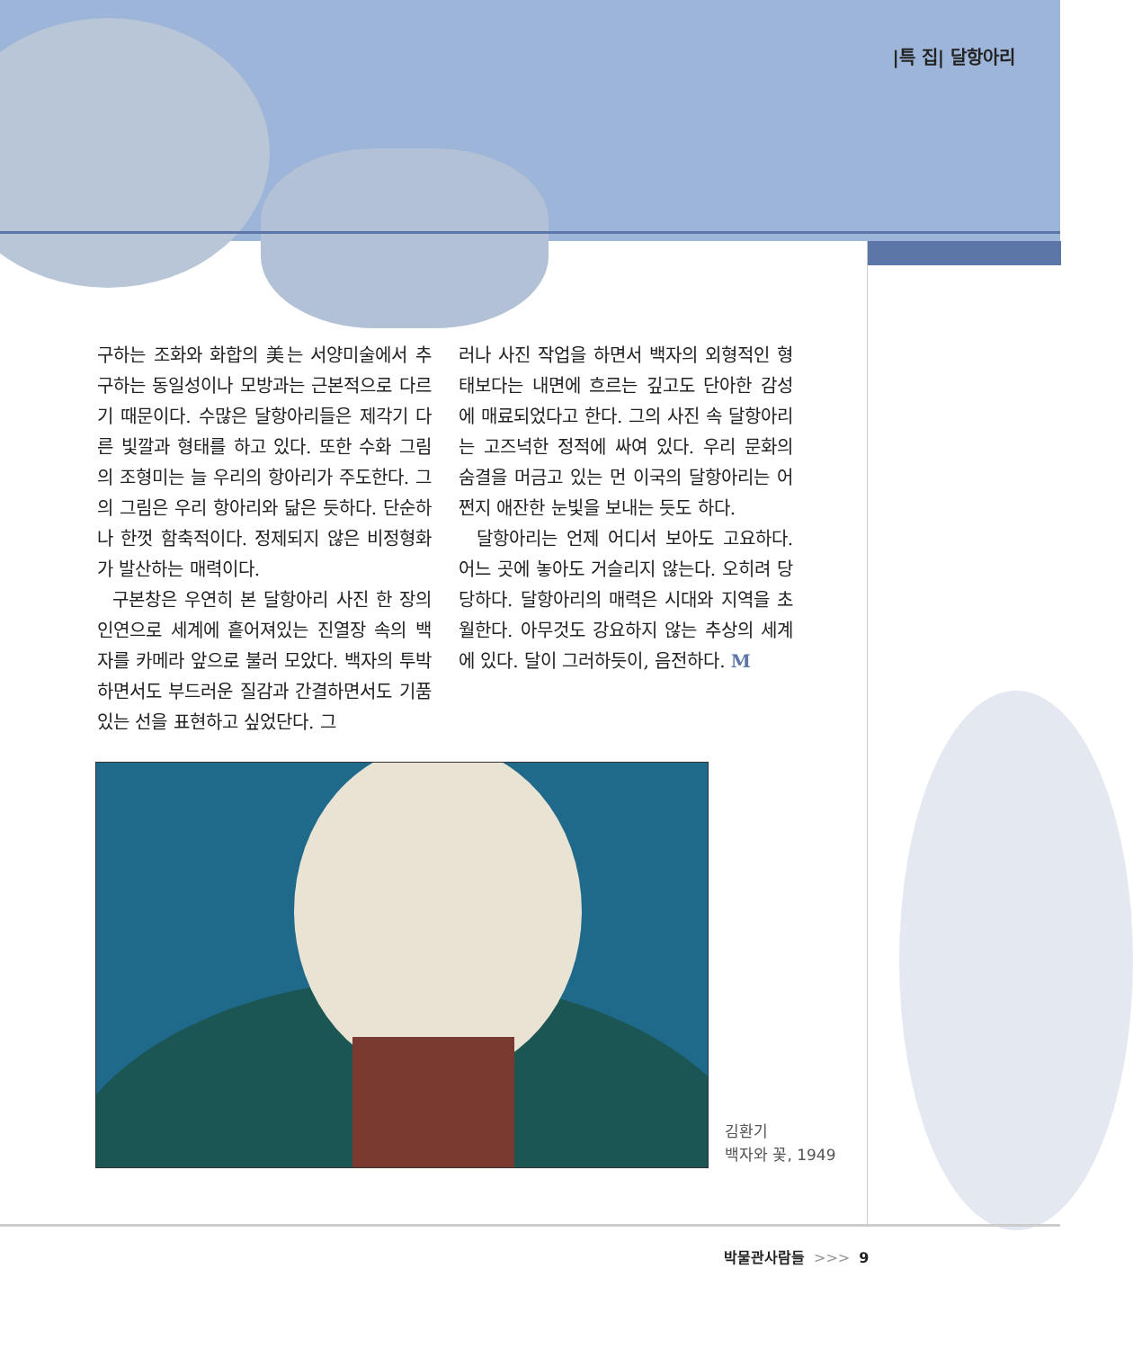|특 집| 달항아리
구하는 조화와 화합의 美는 서양미술에서 추구하는 동일성이나 모방과는 근본적으로 다르기 때문이다. 수많은 달항아리들은 제각기 다른 빛깔과 형태를 하고 있다. 또한 수화 그림의 조형미는 늘 우리의 항아리가 주도한다. 그의 그림은 우리 항아리와 닮은 듯하다. 단순하나 한껏 함축적이다. 정제되지 않은 비정형화가 발산하는 매력이다.
구본창은 우연히 본 달항아리 사진 한 장의 인연으로 세계에 흩어져있는 진열장 속의 백자를 카메라 앞으로 불러 모았다. 백자의 투박하면서도 부드러운 질감과 간결하면서도 기품 있는 선을 표현하고 싶었단다. 그
러나 사진 작업을 하면서 백자의 외형적인 형태보다는 내면에 흐르는 깊고도 단아한 감성에 매료되었다고 한다. 그의 사진 속 달항아리는 고즈넉한 정적에 싸여 있다. 우리 문화의 숨결을 머금고 있는 먼 이국의 달항아리는 어쩐지 애잔한 눈빛을 보내는 듯도 하다.
달항아리는 언제 어디서 보아도 고요하다. 어느 곳에 놓아도 거슬리지 않는다. 오히려 당당하다. 달항아리의 매력은 시대와 지역을 초월한다. 아무것도 강요하지 않는 추상의 세계에 있다. 달이 그러하듯이, 음전하다. M
김환기
백자와 꽃, 1949
박물관사람들 >>> 9